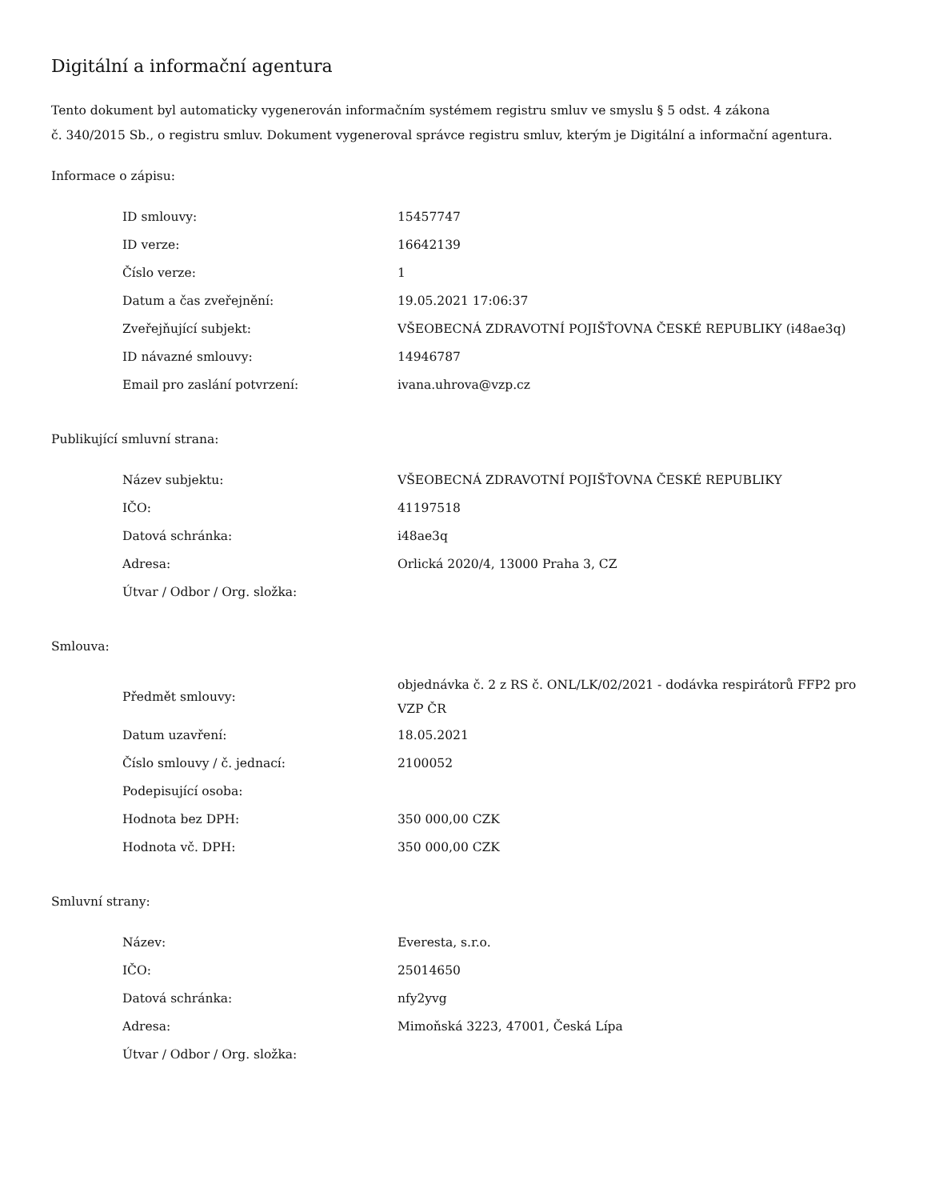Digitální a informační agentura
Tento dokument byl automaticky vygenerován informačním systémem registru smluv ve smyslu § 5 odst. 4 zákona
č. 340/2015 Sb., o registru smluv. Dokument vygeneroval správce registru smluv, kterým je Digitální a informační agentura.
Informace o zápisu:
| ID smlouvy: | 15457747 |
| ID verze: | 16642139 |
| Číslo verze: | 1 |
| Datum a čas zveřejnění: | 19.05.2021 17:06:37 |
| Zveřejňující subjekt: | VŠEOBECNÁ ZDRAVOTNÍ POJIŠŤOVNA ČESKÉ REPUBLIKY (i48ae3q) |
| ID návazné smlouvy: | 14946787 |
| Email pro zaslání potvrzení: | ivana.uhrova@vzp.cz |
Publikující smluvní strana:
| Název subjektu: | VŠEOBECNÁ ZDRAVOTNÍ POJIŠŤOVNA ČESKÉ REPUBLIKY |
| IČO: | 41197518 |
| Datová schránka: | i48ae3q |
| Adresa: | Orlická 2020/4, 13000 Praha 3, CZ |
| Útvar / Odbor / Org. složka: | |
Smlouva:
| Předmět smlouvy: | objednávka č. 2 z RS č. ONL/LK/02/2021 - dodávka respirátorů FFP2 pro VZP ČR |
| Datum uzavření: | 18.05.2021 |
| Číslo smlouvy / č. jednací: | 2100052 |
| Podepisující osoba: | |
| Hodnota bez DPH: | 350 000,00 CZK |
| Hodnota vč. DPH: | 350 000,00 CZK |
Smluvní strany:
| Název: | Everesta, s.r.o. |
| IČO: | 25014650 |
| Datová schránka: | nfy2yvg |
| Adresa: | Mimoňská 3223, 47001, Česká Lípa |
| Útvar / Odbor / Org. složka: | |